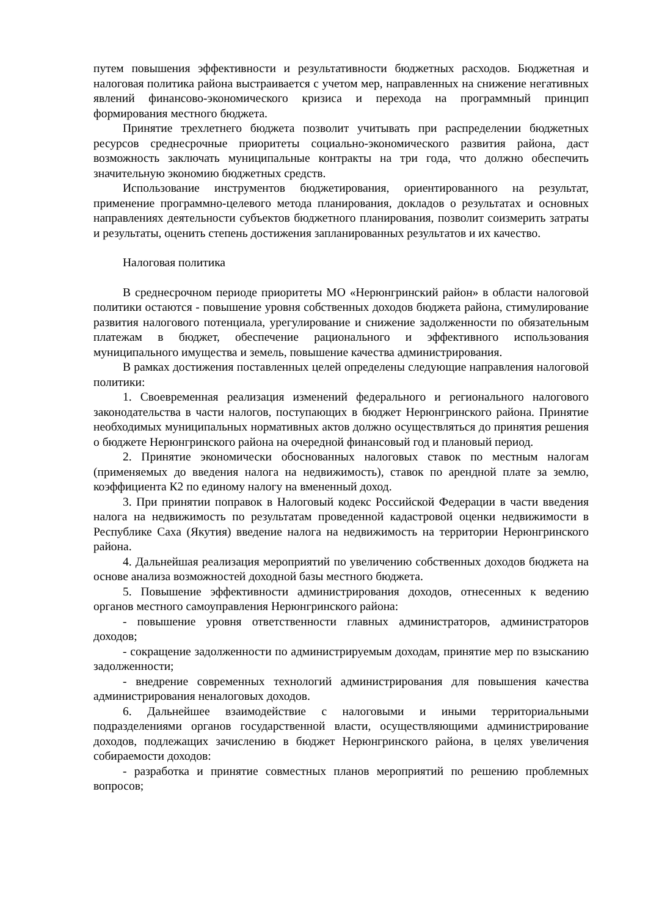путем повышения эффективности и результативности бюджетных расходов. Бюджетная и налоговая политика района выстраивается с учетом мер, направленных на снижение негативных явлений финансово-экономического кризиса и перехода на программный принцип формирования местного бюджета.
Принятие трехлетнего бюджета позволит учитывать при распределении бюджетных ресурсов среднесрочные приоритеты социально-экономического развития района, даст возможность заключать муниципальные контракты на три года, что должно обеспечить значительную экономию бюджетных средств.
Использование инструментов бюджетирования, ориентированного на результат, применение программно-целевого метода планирования, докладов о результатах и основных направлениях деятельности субъектов бюджетного планирования, позволит соизмерить затраты и результаты, оценить степень достижения запланированных результатов и их качество.
Налоговая политика
В среднесрочном периоде приоритеты МО «Нерюнгринский район» в области налоговой политики остаются - повышение уровня собственных доходов бюджета района, стимулирование развития налогового потенциала, урегулирование и снижение задолженности по обязательным платежам в бюджет, обеспечение рационального и эффективного использования муниципального имущества и земель, повышение качества администрирования.
В рамках достижения поставленных целей определены следующие направления налоговой политики:
1. Своевременная реализация изменений федерального и регионального налогового законодательства в части налогов, поступающих в бюджет Нерюнгринского района. Принятие необходимых муниципальных нормативных актов должно осуществляться до принятия решения о бюджете Нерюнгринского района на очередной финансовый год и плановый период.
2. Принятие экономически обоснованных налоговых ставок по местным налогам (применяемых до введения налога на недвижимость), ставок по арендной плате за землю, коэффициента К2 по единому налогу на вмененный доход.
3. При принятии поправок в Налоговый кодекс Российской Федерации в части введения налога на недвижимость по результатам проведенной кадастровой оценки недвижимости в Республике Саха (Якутия) введение налога на недвижимость на территории Нерюнгринского района.
4. Дальнейшая реализация мероприятий по увеличению собственных доходов бюджета на основе анализа возможностей доходной базы местного бюджета.
5. Повышение эффективности администрирования доходов, отнесенных к ведению органов местного самоуправления Нерюнгринского района:
- повышение уровня ответственности главных администраторов, администраторов доходов;
- сокращение задолженности по администрируемым доходам, принятие мер по взысканию задолженности;
- внедрение современных технологий администрирования для повышения качества администрирования неналоговых доходов.
6. Дальнейшее взаимодействие с налоговыми и иными территориальными подразделениями органов государственной власти, осуществляющими администрирование доходов, подлежащих зачислению в бюджет Нерюнгринского района, в целях увеличения собираемости доходов:
- разработка и принятие совместных планов мероприятий по решению проблемных вопросов;